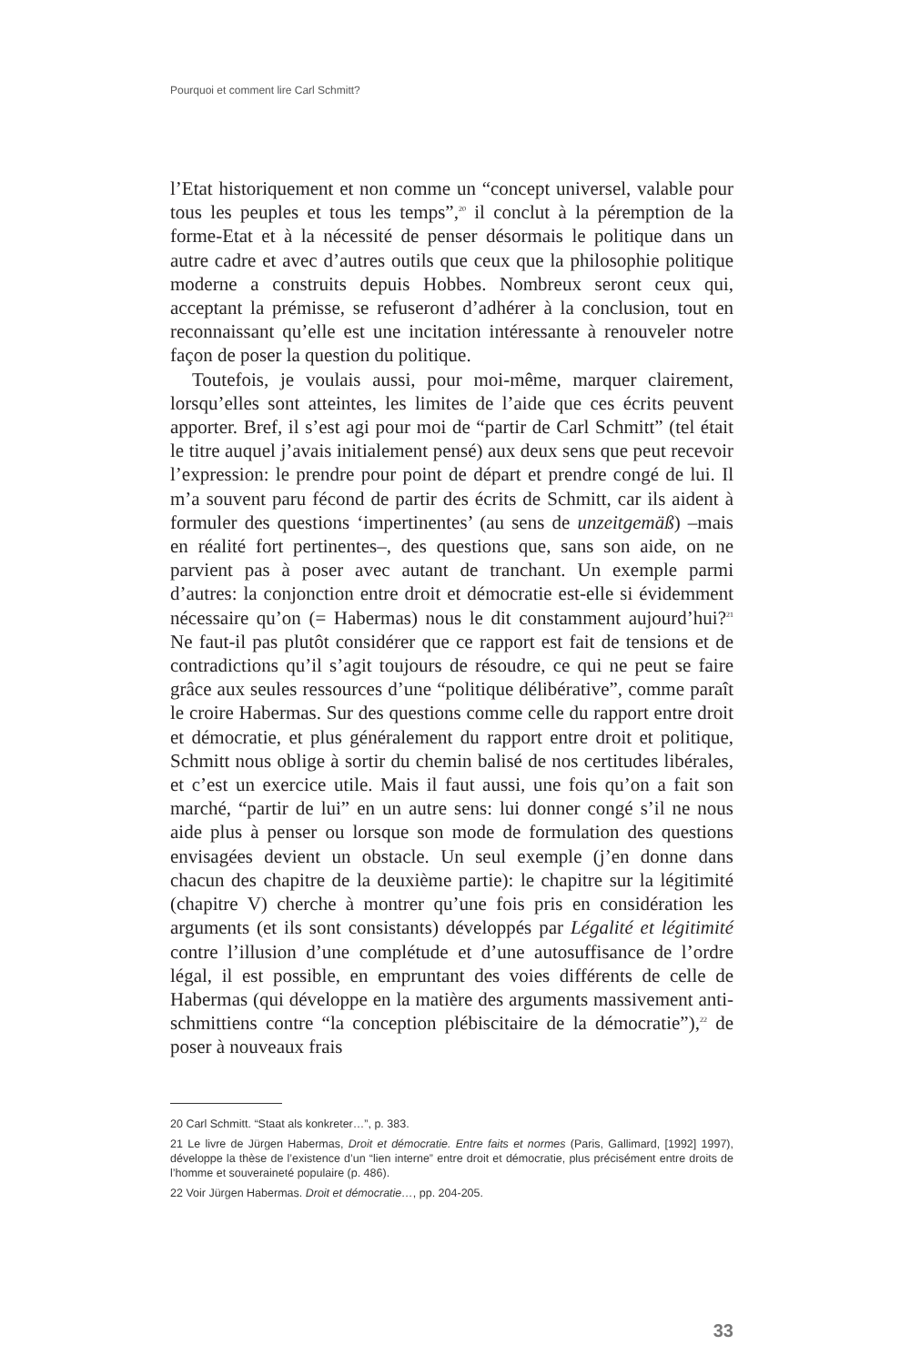Pourquoi et comment lire Carl Schmitt?
l’Etat historiquement et non comme un “concept universel, valable pour tous les peuples et tous les temps”,<sup>20</sup> il conclut à la péremption de la forme-Etat et à la nécessité de penser désormais le politique dans un autre cadre et avec d’autres outils que ceux que la philosophie politique moderne a construits depuis Hobbes. Nombreux seront ceux qui, acceptant la prémisse, se refuseront d’adhérer à la conclusion, tout en reconnaissant qu’elle est une incitation intéressante à renouveler notre façon de poser la question du politique.
Toutefois, je voulais aussi, pour moi-même, marquer clairement, lorsqu’elles sont atteintes, les limites de l’aide que ces écrits peuvent apporter. Bref, il s’est agi pour moi de “partir de Carl Schmitt” (tel était le titre auquel j’avais initialement pensé) aux deux sens que peut recevoir l’expression: le prendre pour point de départ et prendre congé de lui. Il m’a souvent paru fécond de partir des écrits de Schmitt, car ils aident à formuler des questions ‘impertinentes’ (au sens de unzeitgemäß) –mais en réalité fort pertinentes–, des questions que, sans son aide, on ne parvient pas à poser avec autant de tranchant. Un exemple parmi d’autres: la conjonction entre droit et démocratie est-elle si évidemment nécessaire qu’on (= Habermas) nous le dit constamment aujourd’hui?<sup>21</sup> Ne faut-il pas plutôt considérer que ce rapport est fait de tensions et de contradictions qu’il s’agit toujours de résoudre, ce qui ne peut se faire grâce aux seules ressources d’une “politique délibérative”, comme paraît le croire Habermas. Sur des questions comme celle du rapport entre droit et démocratie, et plus généralement du rapport entre droit et politique, Schmitt nous oblige à sortir du chemin balisé de nos certitudes libérales, et c’est un exercice utile. Mais il faut aussi, une fois qu’on a fait son marché, “partir de lui” en un autre sens: lui donner congé s’il ne nous aide plus à penser ou lorsque son mode de formulation des questions envisagées devient un obstacle. Un seul exemple (j’en donne dans chacun des chapitre de la deuxième partie): le chapitre sur la légitimité (chapitre V) cherche à montrer qu’une fois pris en considération les arguments (et ils sont consistants) développés par Légalité et légitimité contre l’illusion d’une complétude et d’une autosuffisance de l’ordre légal, il est possible, en empruntant des voies différents de celle de Habermas (qui développe en la matière des arguments massivement anti-schmittiens contre “la conception plébiscitaire de la démocratie”),<sup>22</sup> de poser à nouveaux frais
20 Carl Schmitt. “Staat als konkreter…”, p. 383.
21 Le livre de Jürgen Habermas, Droit et démocratie. Entre faits et normes (Paris, Gallimard, [1992] 1997), développe la thèse de l’existence d’un “lien interne” entre droit et démocratie, plus précisément entre droits de l’homme et souveraineté populaire (p. 486).
22 Voir Jürgen Habermas. Droit et démocratie…, pp. 204-205.
33